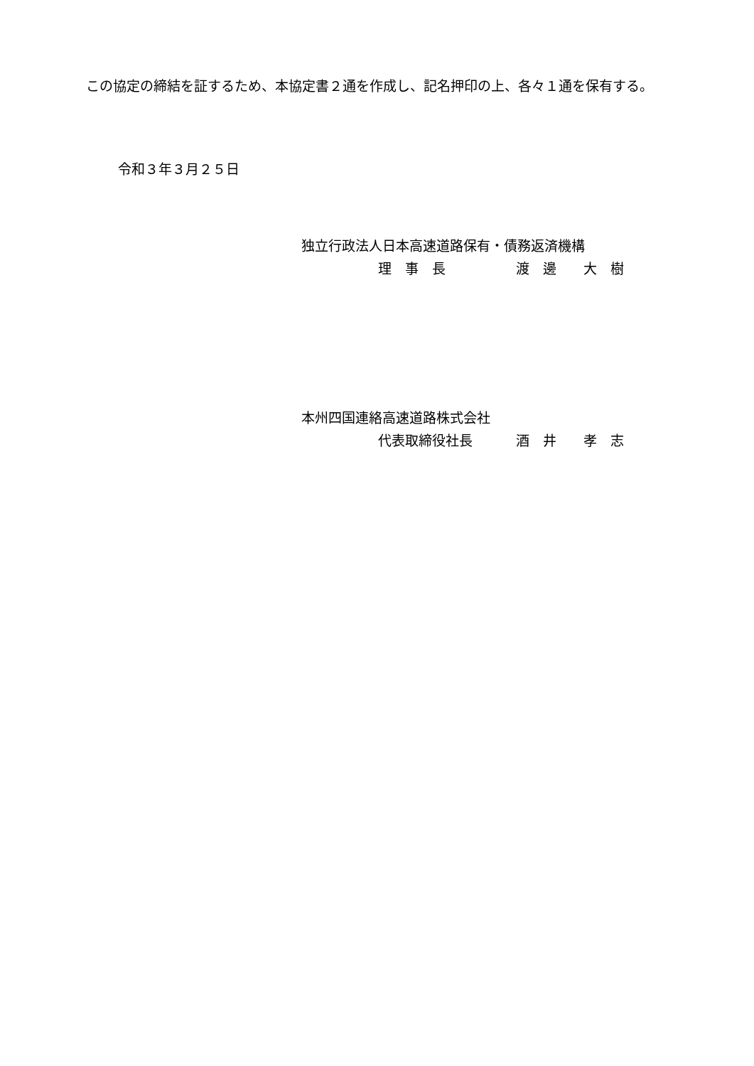この協定の締結を証するため、本協定書２通を作成し、記名押印の上、各々１通を保有する。
令和３年３月２５日
独立行政法人日本高速道路保有・債務返済機構
理　事　長 渡　邊　　大　樹
本州四国連絡高速道路株式会社
代表取締役社長 酒　井　　孝　志